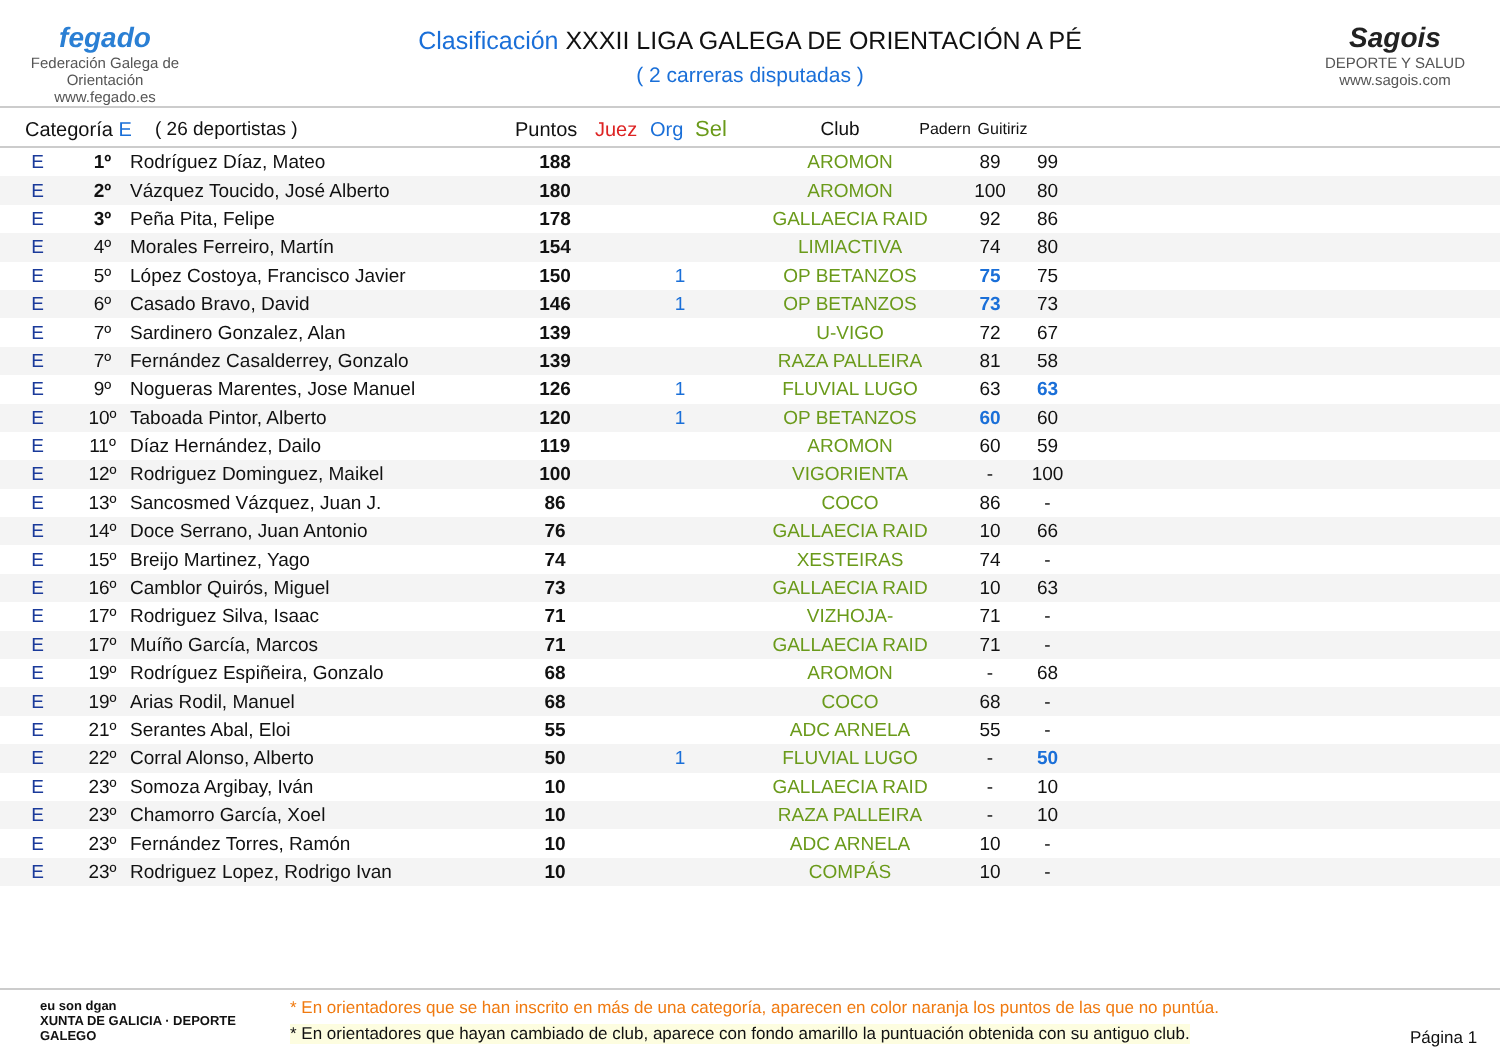fegado
Federación Galega de Orientación
www.fegado.es
Clasificación XXXII LIGA GALEGA DE ORIENTACIÓN A PÉ
( 2 carreras disputadas )
Sagois
DEPORTE Y SALUD
www.sagois.com
| Categoría E | ( 26 deportistas ) | Puntos | Juez | Org | Sel | Club | Padern | Guitiriz | |
| --- | --- | --- | --- | --- | --- | --- | --- | --- | --- |
| E | 1º | Rodríguez Díaz, Mateo | 188 | | | | AROMON | 89 | 99 | |
| E | 2º | Vázquez Toucido, José Alberto | 180 | | | | AROMON | 100 | 80 | |
| E | 3º | Peña Pita, Felipe | 178 | | | | GALLAECIA RAID | 92 | 86 | |
| E | 4º | Morales Ferreiro, Martín | 154 | | | | LIMIACTIVA | 74 | 80 | |
| E | 5º | López Costoya, Francisco Javier | 150 | | 1 | | OP BETANZOS | 75 | 75 | |
| E | 6º | Casado Bravo, David | 146 | | 1 | | OP BETANZOS | 73 | 73 | |
| E | 7º | Sardinero Gonzalez, Alan | 139 | | | | U-VIGO | 72 | 67 | |
| E | 7º | Fernández Casalderrey, Gonzalo | 139 | | | | RAZA PALLEIRA | 81 | 58 | |
| E | 9º | Nogueras Marentes, Jose Manuel | 126 | | 1 | | FLUVIAL LUGO | 63 | 63 | |
| E | 10º | Taboada Pintor, Alberto | 120 | | 1 | | OP BETANZOS | 60 | 60 | |
| E | 11º | Díaz Hernández, Dailo | 119 | | | | AROMON | 60 | 59 | |
| E | 12º | Rodriguez Dominguez, Maikel | 100 | | | | VIGORIENTA | - | 100 | |
| E | 13º | Sancosmed Vázquez, Juan J. | 86 | | | | COCO | 86 | - | |
| E | 14º | Doce Serrano, Juan Antonio | 76 | | | | GALLAECIA RAID | 10 | 66 | |
| E | 15º | Breijo Martinez, Yago | 74 | | | | XESTEIRAS | 74 | - | |
| E | 16º | Camblor Quirós, Miguel | 73 | | | | GALLAECIA RAID | 10 | 63 | |
| E | 17º | Rodriguez Silva, Isaac | 71 | | | | VIZHOJA- | 71 | - | |
| E | 17º | Muíño García, Marcos | 71 | | | | GALLAECIA RAID | 71 | - | |
| E | 19º | Rodríguez Espiñeira, Gonzalo | 68 | | | | AROMON | - | 68 | |
| E | 19º | Arias Rodil, Manuel | 68 | | | | COCO | 68 | - | |
| E | 21º | Serantes Abal, Eloi | 55 | | | | ADC ARNELA | 55 | - | |
| E | 22º | Corral Alonso, Alberto | 50 | | 1 | | FLUVIAL LUGO | - | 50 | |
| E | 23º | Somoza Argibay, Iván | 10 | | | | GALLAECIA RAID | - | 10 | |
| E | 23º | Chamorro García, Xoel | 10 | | | | RAZA PALLEIRA | - | 10 | |
| E | 23º | Fernández Torres, Ramón | 10 | | | | ADC ARNELA | 10 | - | |
| E | 23º | Rodriguez Lopez, Rodrigo Ivan | 10 | | | | COMPÁS | 10 | - | |
eu son dgan
XUNTA DE GALICIA · DEPORTE GALEGO
* En orientadores que se han inscrito en más de una categoría, aparecen en color naranja los puntos de las que no puntúa.
* En orientadores que hayan cambiado de club, aparece con fondo amarillo la puntuación obtenida con su antiguo club.
Página 1